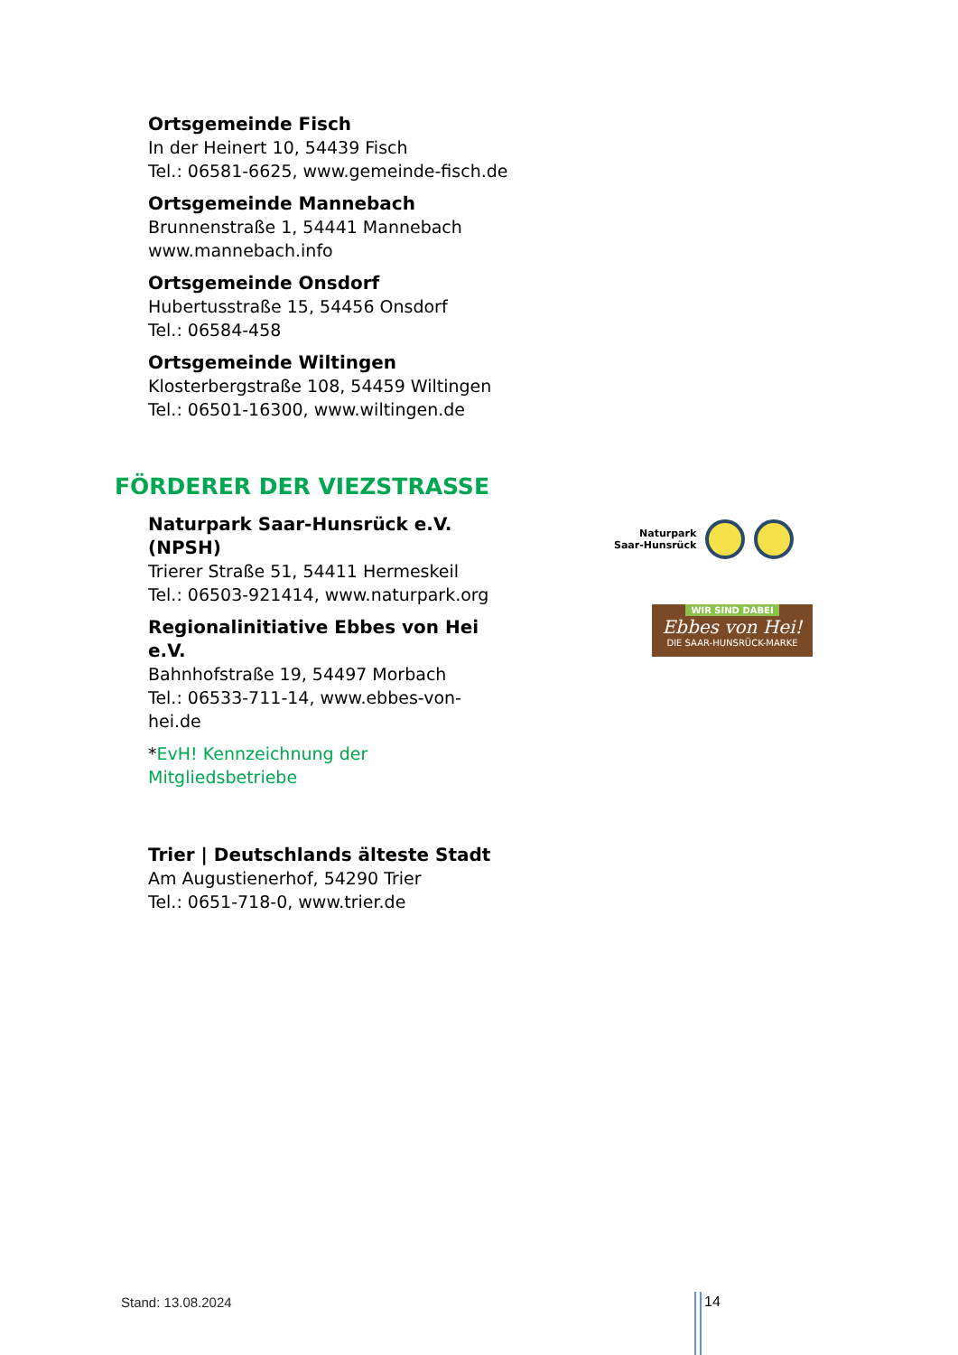Ortsgemeinde Fisch
In der Heinert 10, 54439 Fisch
Tel.: 06581-6625, www.gemeinde-fisch.de
Ortsgemeinde Mannebach
Brunnenstraße 1, 54441 Mannebach
www.mannebach.info
Ortsgemeinde Onsdorf
Hubertusstraße 15, 54456 Onsdorf
Tel.: 06584-458
Ortsgemeinde Wiltingen
Klosterbergstraße 108, 54459 Wiltingen
Tel.: 06501-16300, www.wiltingen.de
FÖRDERER DER VIEZSTRASSE
Naturpark Saar-Hunsrück e.V. (NPSH)
Trierer Straße 51, 54411 Hermeskeil
Tel.: 06503-921414, www.naturpark.org
Regionalinitiative Ebbes von Hei e.V.
Bahnhofstraße 19, 54497 Morbach
Tel.: 06533-711-14, www.ebbes-von-hei.de
*EvH! Kennzeichnung der Mitgliedsbetriebe
Naturpark
Saar-Hunsrück
WIR SIND DABEI
Ebbes von Hei!
DIE SAAR-HUNSRÜCK-MARKE
Trier | Deutschlands älteste Stadt
Am Augustienerhof, 54290 Trier
Tel.: 0651-718-0, www.trier.de
Stand: 13.08.2024 14